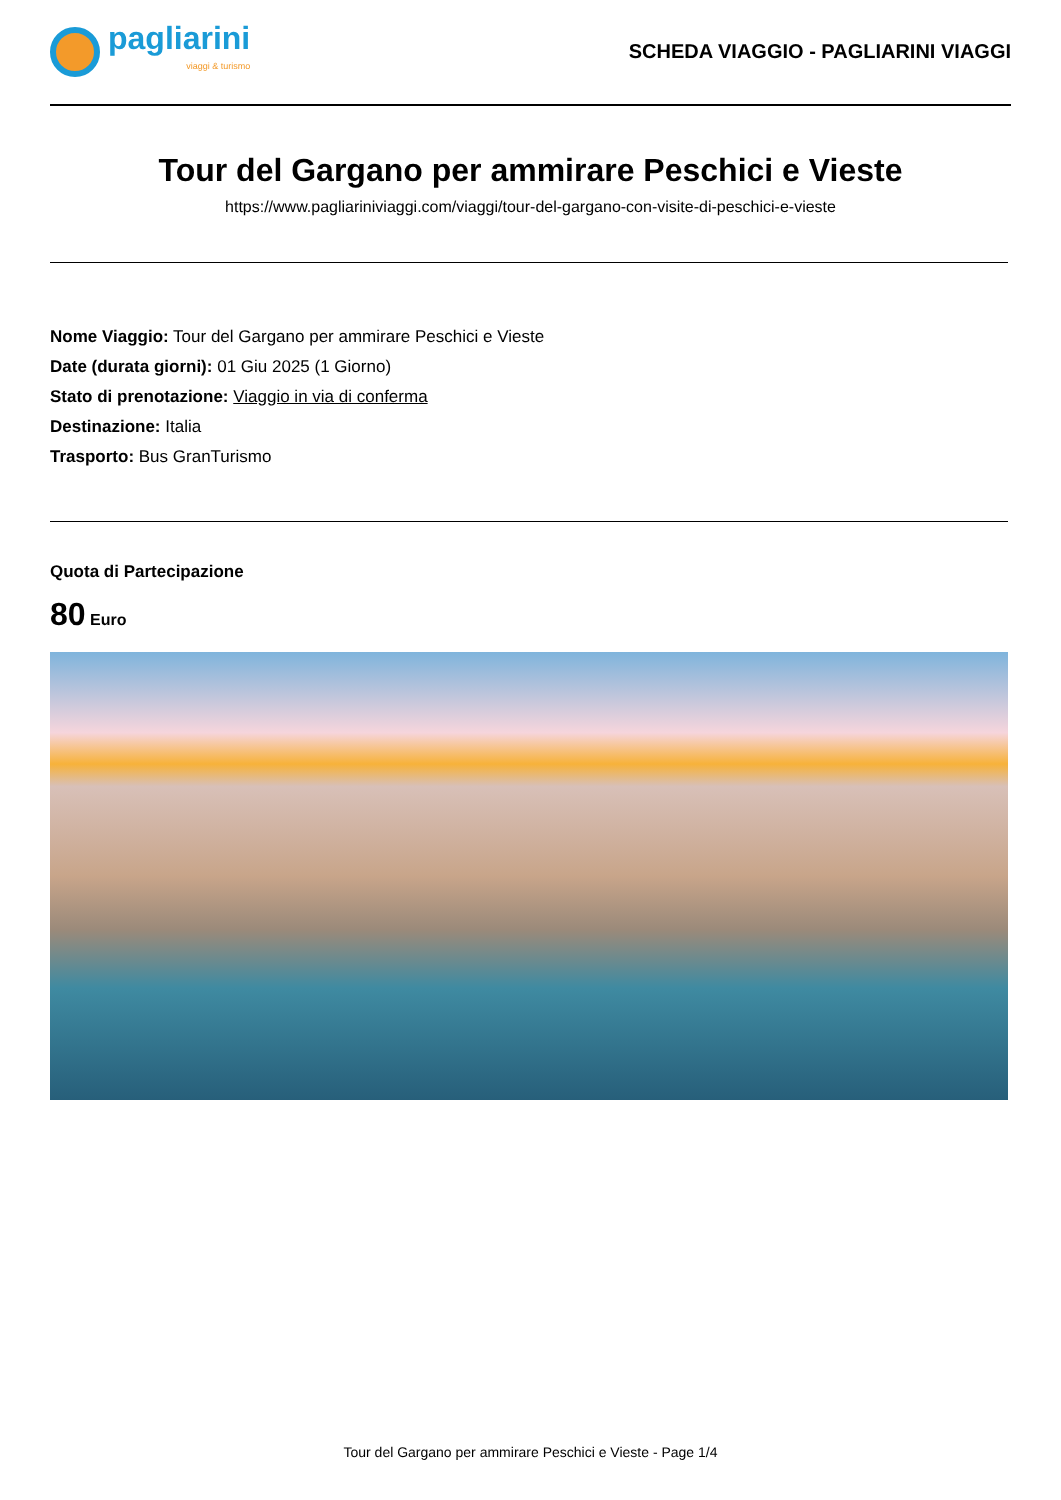pagliarini
viaggi & turismo
SCHEDA VIAGGIO - PAGLIARINI VIAGGI
Tour del Gargano per ammirare Peschici e Vieste
https://www.pagliariniviaggi.com/viaggi/tour-del-gargano-con-visite-di-peschici-e-vieste
Nome Viaggio: Tour del Gargano per ammirare Peschici e Vieste
Date (durata giorni): 01 Giu 2025 (1 Giorno)
Stato di prenotazione: Viaggio in via di conferma
Destinazione: Italia
Trasporto: Bus GranTurismo
Quota di Partecipazione
80 Euro
Tour del Gargano per ammirare Peschici e Vieste - Page 1/4